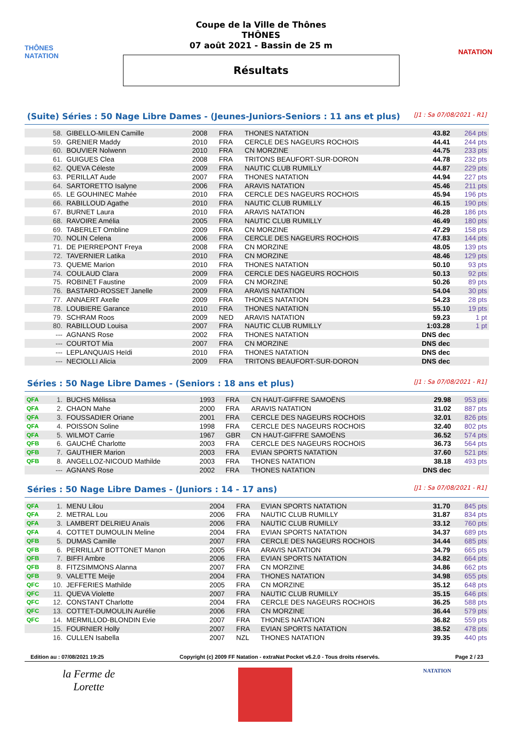THÔNES NATATION
Coupe de la Ville de Thônes
THÔNES
07 août 2021 - Bassin de 25 m
Résultats
NATATION
(Suite) Séries : 50 Nage Libre Dames - (Jeunes-Juniors-Seniors : 11 ans et plus) [J1 : Sa 07/08/2021 - R1]
| | 58. | GIBELLO-MILEN Camille | 2008 | FRA | THONES NATATION | 43.82 | 264 pts |
| | 59. | GRENIER Maddy | 2010 | FRA | CERCLE DES NAGEURS ROCHOIS | 44.41 | 244 pts |
| | 60. | BOUVIER Nolwenn | 2010 | FRA | CN MORZINE | 44.75 | 233 pts |
| | 61. | GUIGUES Clea | 2008 | FRA | TRITONS BEAUFORT-SUR-DORON | 44.78 | 232 pts |
| | 62. | QUEVA Céleste | 2009 | FRA | NAUTIC CLUB RUMILLY | 44.87 | 229 pts |
| | 63. | PERILLAT Aude | 2007 | FRA | THONES NATATION | 44.94 | 227 pts |
| | 64. | SARTORETTO Isalyne | 2006 | FRA | ARAVIS NATATION | 45.46 | 211 pts |
| | 65. | LE GOUHINEC Mahée | 2010 | FRA | CERCLE DES NAGEURS ROCHOIS | 45.94 | 196 pts |
| | 66. | RABILLOUD Agathe | 2010 | FRA | NAUTIC CLUB RUMILLY | 46.15 | 190 pts |
| | 67. | BURNET Laura | 2010 | FRA | ARAVIS NATATION | 46.28 | 186 pts |
| | 68. | RAVOIRE Amélia | 2005 | FRA | NAUTIC CLUB RUMILLY | 46.49 | 180 pts |
| | 69. | TABERLET Ombline | 2009 | FRA | CN MORZINE | 47.29 | 158 pts |
| | 70. | NOLIN Celena | 2006 | FRA | CERCLE DES NAGEURS ROCHOIS | 47.83 | 144 pts |
| | 71. | DE PIERREPONT Freya | 2008 | FRA | CN MORZINE | 48.05 | 139 pts |
| | 72. | TAVERNIER Latika | 2010 | FRA | CN MORZINE | 48.46 | 129 pts |
| | 73. | QUEME Marion | 2010 | FRA | THONES NATATION | 50.10 | 93 pts |
| | 74. | COULAUD Clara | 2009 | FRA | CERCLE DES NAGEURS ROCHOIS | 50.13 | 92 pts |
| | 75. | ROBINET Faustine | 2009 | FRA | CN MORZINE | 50.26 | 89 pts |
| | 76. | BASTARD-ROSSET Janelle | 2009 | FRA | ARAVIS NATATION | 54.04 | 30 pts |
| | 77. | ANNAERT Axelle | 2009 | FRA | THONES NATATION | 54.23 | 28 pts |
| | 78. | LOUBIERE Garance | 2010 | FRA | THONES NATATION | 55.10 | 19 pts |
| | 79. | SCHRAM Roos | 2009 | NED | ARAVIS NATATION | 59.23 | 1 pt |
| | 80. | RABILLOUD Louisa | 2007 | FRA | NAUTIC CLUB RUMILLY | 1:03.28 | 1 pt |
| | --- | AGNANS Rose | 2002 | FRA | THONES NATATION | DNS dec | |
| | --- | COURTOT Mia | 2007 | FRA | CN MORZINE | DNS dec | |
| | --- | LEPLANQUAIS Heïdi | 2010 | FRA | THONES NATATION | DNS dec | |
| | --- | NECIOLLI Alicia | 2009 | FRA | TRITONS BEAUFORT-SUR-DORON | DNS dec | |
Séries : 50 Nage Libre Dames - (Seniors : 18 ans et plus) [J1 : Sa 07/08/2021 - R1]
| QFA | 1. | BUCHS Mélissa | 1993 | FRA | CN HAUT-GIFFRE SAMOËNS | 29.98 | 953 pts |
| QFA | 2. | CHAON Mahe | 2000 | FRA | ARAVIS NATATION | 31.02 | 887 pts |
| QFA | 3. | FOUSSADIER Oriane | 2001 | FRA | CERCLE DES NAGEURS ROCHOIS | 32.01 | 826 pts |
| QFA | 4. | POISSON Soline | 1998 | FRA | CERCLE DES NAGEURS ROCHOIS | 32.40 | 802 pts |
| QFA | 5. | WILMOT Carrie | 1967 | GBR | CN HAUT-GIFFRE SAMOËNS | 36.52 | 574 pts |
| QFB | 6. | GAUCHÉ Charlotte | 2003 | FRA | CERCLE DES NAGEURS ROCHOIS | 36.73 | 564 pts |
| QFB | 7. | GAUTHIER Marion | 2003 | FRA | EVIAN SPORTS NATATION | 37.60 | 521 pts |
| QFB | 8. | ANGELLOZ-NICOUD Mathilde | 2003 | FRA | THONES NATATION | 38.18 | 493 pts |
| | --- | AGNANS Rose | 2002 | FRA | THONES NATATION | DNS dec | |
Séries : 50 Nage Libre Dames - (Juniors : 14 - 17 ans) [J1 : Sa 07/08/2021 - R1]
| QFA | 1. | MENU Lilou | 2004 | FRA | EVIAN SPORTS NATATION | 31.70 | 845 pts |
| QFA | 2. | METRAL Lou | 2006 | FRA | NAUTIC CLUB RUMILLY | 31.87 | 834 pts |
| QFA | 3. | LAMBERT DELRIEU Anaïs | 2006 | FRA | NAUTIC CLUB RUMILLY | 33.12 | 760 pts |
| QFA | 4. | COTTET DUMOULIN Meline | 2004 | FRA | EVIAN SPORTS NATATION | 34.37 | 689 pts |
| QFB | 5. | DUMAS Camille | 2007 | FRA | CERCLE DES NAGEURS ROCHOIS | 34.44 | 685 pts |
| QFB | 6. | PERRILLAT BOTTONET Manon | 2005 | FRA | ARAVIS NATATION | 34.79 | 665 pts |
| QFB | 7. | BIFFI Ambre | 2006 | FRA | EVIAN SPORTS NATATION | 34.82 | 664 pts |
| QFB | 8. | FITZSIMMONS Alanna | 2007 | FRA | CN MORZINE | 34.86 | 662 pts |
| QFB | 9. | VALETTE Meije | 2004 | FRA | THONES NATATION | 34.98 | 655 pts |
| QFC | 10. | JEFFERIES Mathilde | 2005 | FRA | CN MORZINE | 35.12 | 648 pts |
| QFC | 11. | QUEVA Violette | 2007 | FRA | NAUTIC CLUB RUMILLY | 35.15 | 646 pts |
| QFC | 12. | CONSTANT Charlotte | 2004 | FRA | CERCLE DES NAGEURS ROCHOIS | 36.25 | 588 pts |
| QFC | 13. | COTTET-DUMOULIN Aurélie | 2006 | FRA | CN MORZINE | 36.44 | 579 pts |
| QFC | 14. | MERMILLOD-BLONDIN Evie | 2007 | FRA | THONES NATATION | 36.82 | 559 pts |
| | 15. | FOURNIER Holly | 2007 | FRA | EVIAN SPORTS NATATION | 38.52 | 478 pts |
| | 16. | CULLEN Isabella | 2007 | NZL | THONES NATATION | 39.35 | 440 pts |
Edition au : 07/08/2021 19:25 Copyright (c) 2009 FF Natation - extraNat Pocket v6.2.0 - Tous droits réservés. Page 2 / 23
la Ferme de Lorette
NATATION